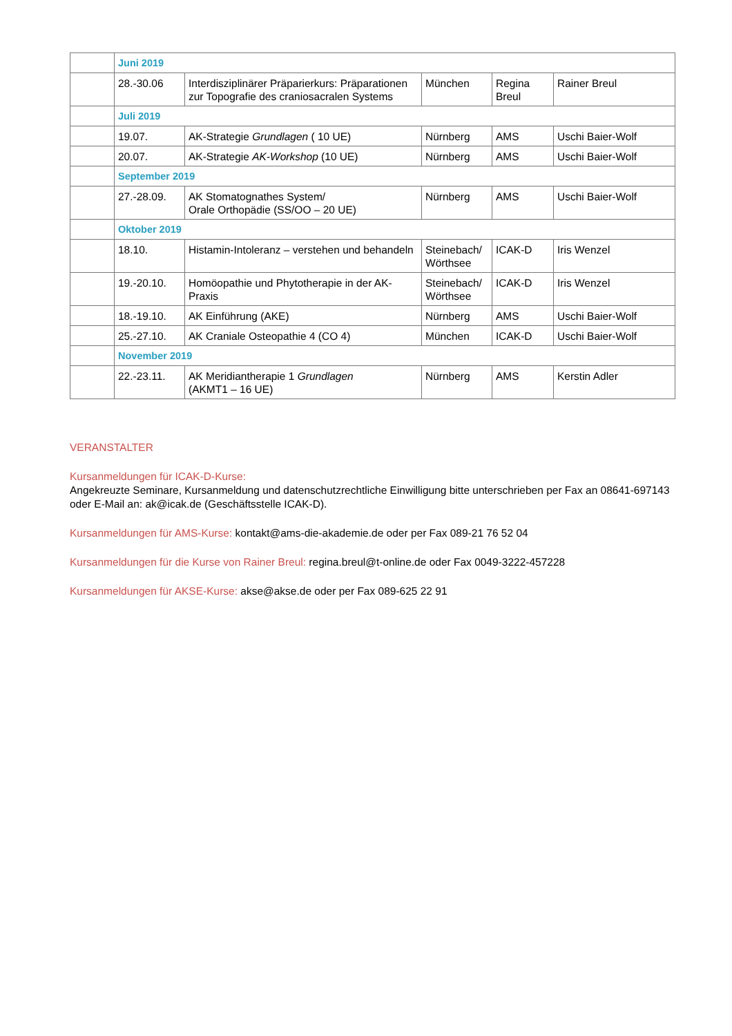| | Juni 2019 | | | | |
| | 28.-30.06 | Interdisziplinärer Präparierkurs: Präparationen zur Topografie des craniosacralen Systems | München | Regina Breul | Rainer Breul |
| | Juli 2019 | | | | |
| | 19.07. | AK-Strategie Grundlagen ( 10 UE) | Nürnberg | AMS | Uschi Baier-Wolf |
| | 20.07. | AK-Strategie AK-Workshop (10 UE) | Nürnberg | AMS | Uschi Baier-Wolf |
| | September 2019 | | | | |
| | 27.-28.09. | AK Stomatognathes System/ Orale Orthopädie (SS/OO – 20 UE) | Nürnberg | AMS | Uschi Baier-Wolf |
| | Oktober 2019 | | | | |
| | 18.10. | Histamin-Intoleranz – verstehen und behandeln | Steinebach/ Wörthsee | ICAK-D | Iris Wenzel |
| | 19.-20.10. | Homöopathie und Phytotherapie in der AK-Praxis | Steinebach/ Wörthsee | ICAK-D | Iris Wenzel |
| | 18.-19.10. | AK Einführung (AKE) | Nürnberg | AMS | Uschi Baier-Wolf |
| | 25.-27.10. | AK Craniale Osteopathie 4 (CO 4) | München | ICAK-D | Uschi Baier-Wolf |
| | November 2019 | | | | |
| | 22.-23.11. | AK Meridiantherapie 1 Grundlagen (AKMT1 – 16 UE) | Nürnberg | AMS | Kerstin Adler |
VERANSTALTER
Kursanmeldungen für ICAK-D-Kurse:
Angekreuzte Seminare, Kursanmeldung und datenschutzrechtliche Einwilligung bitte unterschrieben per Fax an 08641-697143 oder E-Mail an: ak@icak.de (Geschäftsstelle ICAK-D).
Kursanmeldungen für AMS-Kurse: kontakt@ams-die-akademie.de oder per Fax 089-21 76 52 04
Kursanmeldungen für die Kurse von Rainer Breul: regina.breul@t-online.de oder Fax 0049-3222-457228
Kursanmeldungen für AKSE-Kurse: akse@akse.de oder per Fax 089-625 22 91